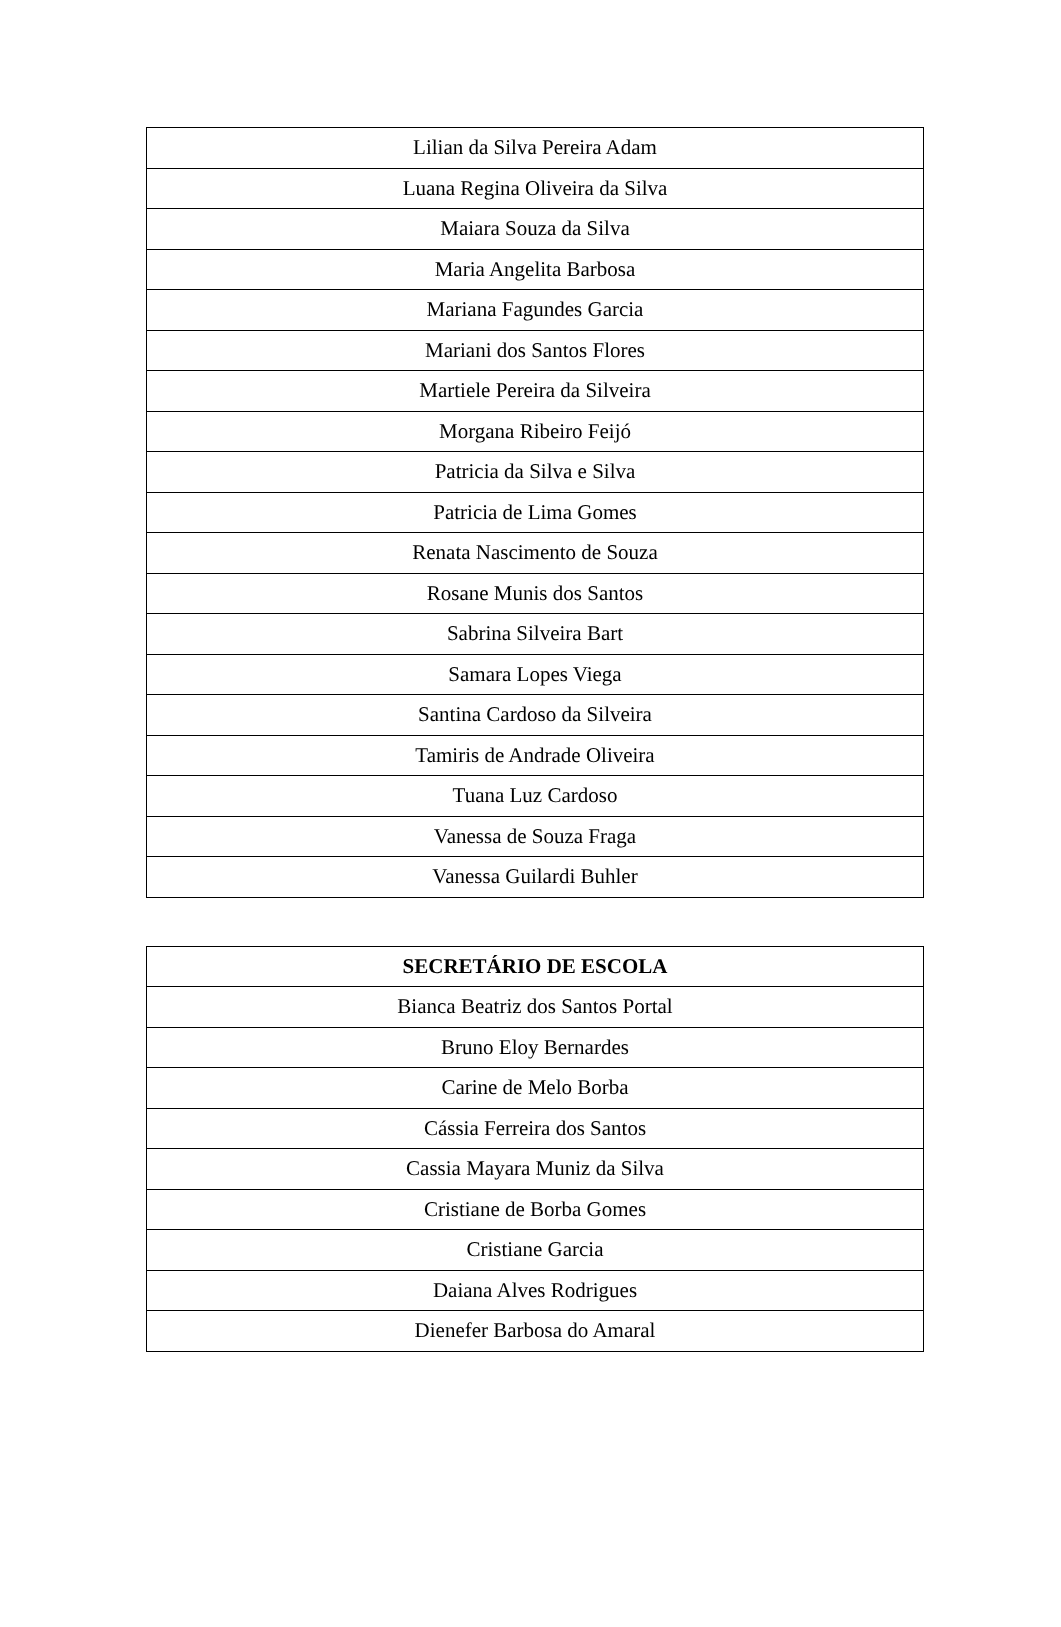| Lilian da Silva Pereira Adam |
| Luana Regina Oliveira da Silva |
| Maiara Souza da Silva |
| Maria Angelita Barbosa |
| Mariana Fagundes Garcia |
| Mariani dos Santos Flores |
| Martiele Pereira da Silveira |
| Morgana Ribeiro Feijó |
| Patricia da Silva e Silva |
| Patricia de Lima Gomes |
| Renata Nascimento de Souza |
| Rosane Munis dos Santos |
| Sabrina Silveira Bart |
| Samara Lopes Viega |
| Santina Cardoso da Silveira |
| Tamiris de Andrade Oliveira |
| Tuana Luz Cardoso |
| Vanessa de Souza Fraga |
| Vanessa Guilardi Buhler |
| SECRETÁRIO DE ESCOLA |
| --- |
| Bianca Beatriz dos Santos Portal |
| Bruno Eloy Bernardes |
| Carine de Melo Borba |
| Cássia Ferreira dos Santos |
| Cassia Mayara Muniz da Silva |
| Cristiane de Borba Gomes |
| Cristiane Garcia |
| Daiana Alves Rodrigues |
| Dienefer Barbosa do Amaral |